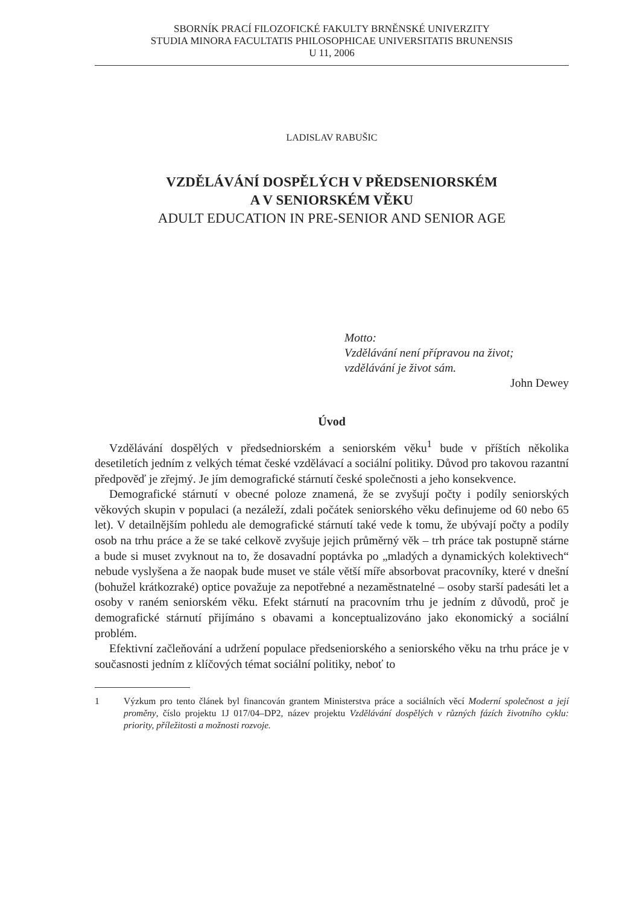SBORNÍK PRACÍ FILOZOFICKÉ FAKULTY BRNĚNSKÉ UNIVERZITY
STUDIA MINORA FACULTATIS PHILOSOPHICAE UNIVERSITATIS BRUNENSIS
U 11, 2006
LADISLAV RABUŠIC
VZDĚLÁVÁNÍ DOSPĚLÝCH V PŘEDSENIORSKÉM
A V SENIORSKÉM VĚKU
ADULT EDUCATION IN PRE-SENIOR AND SENIOR AGE
Motto:
Vzdělávání není přípravou na život;
vzdělávání je život sám.
John Dewey
Úvod
Vzdělávání dospělých v předsedniorském a seniorském věku<sup>1</sup> bude v příštích několika desetiletích jedním z velkých témat české vzdělávací a sociální politiky. Důvod pro takovou razantní předpověď je zřejmý. Je jím demografické stárnutí české společnosti a jeho konsekvence.
Demografické stárnutí v obecné poloze znamená, že se zvyšují počty i podíly seniorských věkových skupin v populaci (a nezáleží, zdali počátek seniorského věku definujeme od 60 nebo 65 let). V detailnějším pohledu ale demografické stárnutí také vede k tomu, že ubývají počty a podíly osob na trhu práce a že se také celkově zvyšuje jejich průměrný věk – trh práce tak postupně stárne a bude si muset zvyknout na to, že dosavadní poptávka po „mladých a dynamických kolektivech“ nebude vyslyšena a že naopak bude muset ve stále větší míře absorbovat pracovníky, které v dnešní (bohužel krátkozraké) optice považuje za nepotřebné a nezaměstnatelné – osoby starší padesáti let a osoby v raném seniorském věku. Efekt stárnutí na pracovním trhu je jedním z důvodů, proč je demografické stárnutí přijímáno s obavami a konceptualizováno jako ekonomický a sociální problém.
Efektivní začleňování a udržení populace předseniorského a seniorského věku na trhu práce je v současnosti jedním z klíčových témat sociální politiky, neboť to
1 Výzkum pro tento článek byl financován grantem Ministerstva práce a sociálních věcí Moderní společnost a její proměny, číslo projektu 1J 017/04–DP2, název projektu Vzdělávání dospělých v různých fázích životního cyklu: priority, příležitosti a možnosti rozvoje.